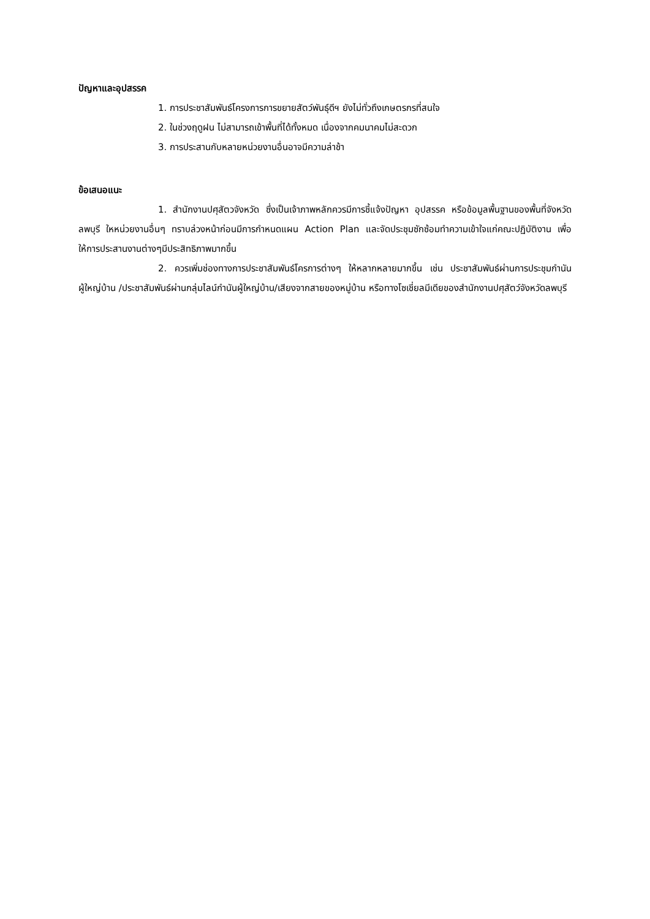ปัญหาและอุปสรรค
1. การประชาสัมพันธ์โครงการการขยายสัตว์พันธุ์ดีฯ ยังไม่ทั่วถึงเกษตรกรที่สนใจ
2. ในช่วงฤดูฝน ไม่สามารถเข้าพื้นที่ได้ทั้งหมด เนื่องจากคมนาคมไม่สะดวก
3. การประสานกับหลายหน่วยงานอื่นอาจมีความล่าช้า
ข้อเสนอแนะ
1. สำนักงานปศุสัตวจังหวัด ซึ่งเป็นเจ้าภาพหลักควรมีการชี้แจ้งปัญหา อุปสรรค หรือข้อมูลพื้นฐานของพื้นที่จังหวัดลพบุรี ใหหน่วยงานอื่นๆ ทราบล่วงหน้าก่อนมีการกำหนดแผน Action Plan และจัดประชุมซักซ้อมทำความเข้าใจแก่คณะปฏิบัติงาน เพื่อให้การประสานงานต่างๆมีประสิทธิภาพมากขึ้น
2. ควรเพิ่มช่องทางการประชาสัมพันธ์โครการต่างๆ ให้หลากหลายมากขึ้น เช่น ประชาสัมพันธ์ผ่านการประชุมกำนัน ผู้ใหญ่บ้าน /ประชาสัมพันธ์ผ่านกลุ่มไลน์กำนันผู้ใหญ่บ้าน/เสียงจากสายของหมู่บ้าน หรือทางโซเชี่ยลมีเดียของสำนักงานปศุสัตว์จังหวัดลพบุรี